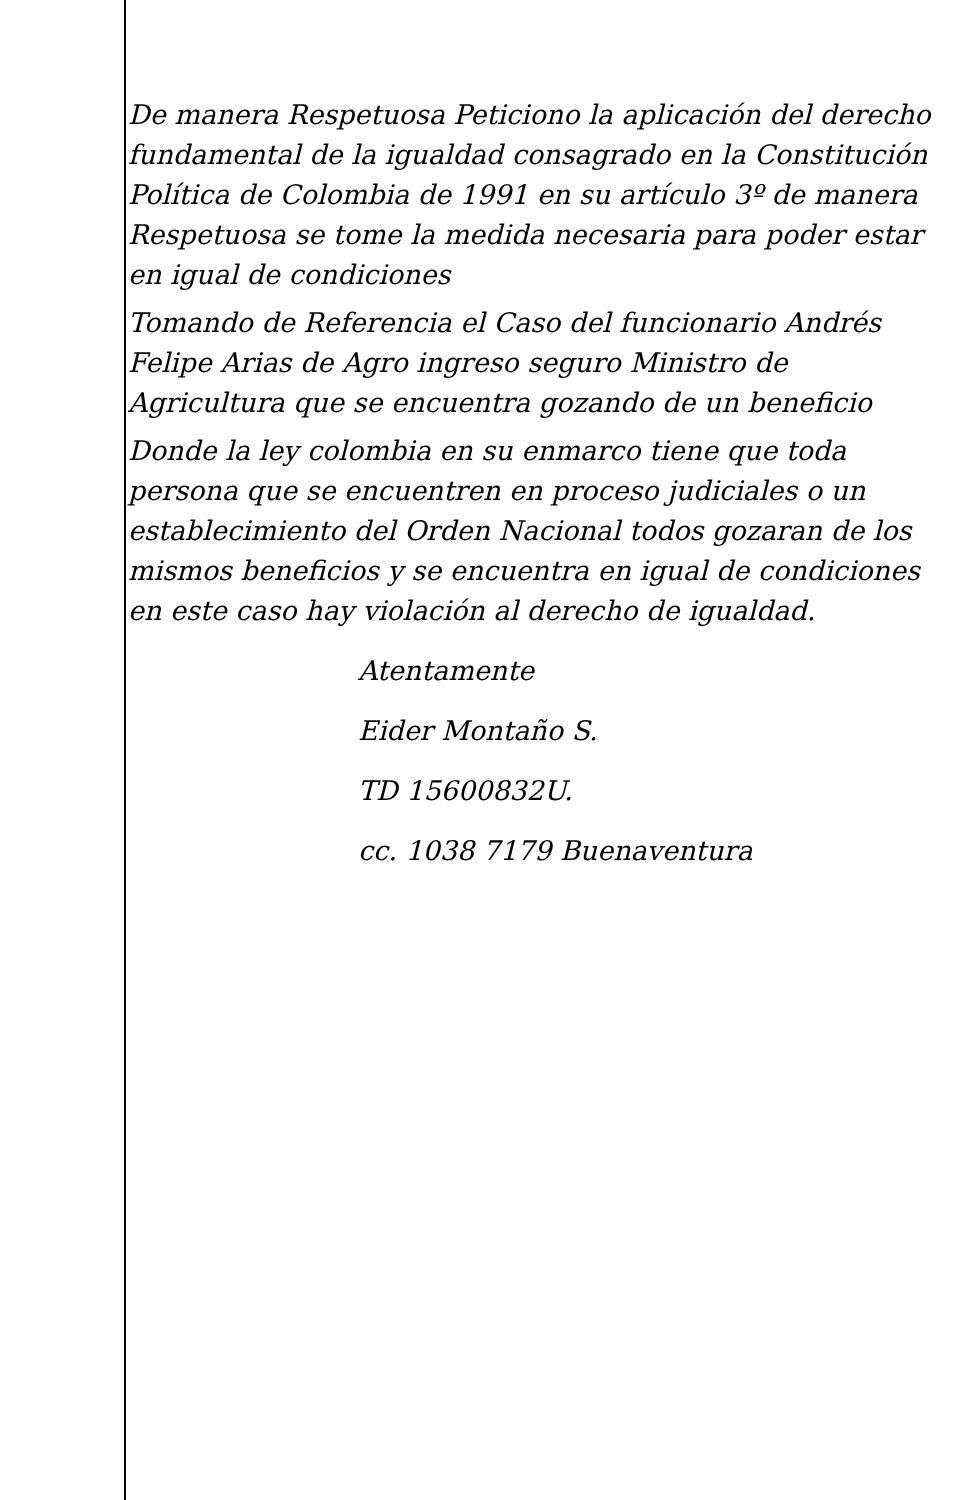De manera Respetuosa Peticiono la aplicación del derecho fundamental de la igualdad consagrado en la Constitución Política de Colombia de 1991 en su artículo 3º de manera Respetuosa se tome la medida necesaria para poder estar en igual de condiciones
Tomando de Referencia el Caso del funcionario Andrés Felipe Arias de Agro ingreso seguro Ministro de Agricultura que se encuentra gozando de un beneficio
Donde la ley colombia en su enmarco tiene que toda persona que se encuentren en proceso judiciales o un establecimiento del Orden Nacional todos gozaran de los mismos beneficios y se encuentra en igual de condiciones en este caso hay violación al derecho de igualdad.
Atentamente
Eider Montaño S.
TD 15600832U.
cc. 1038 7179 Buenaventura